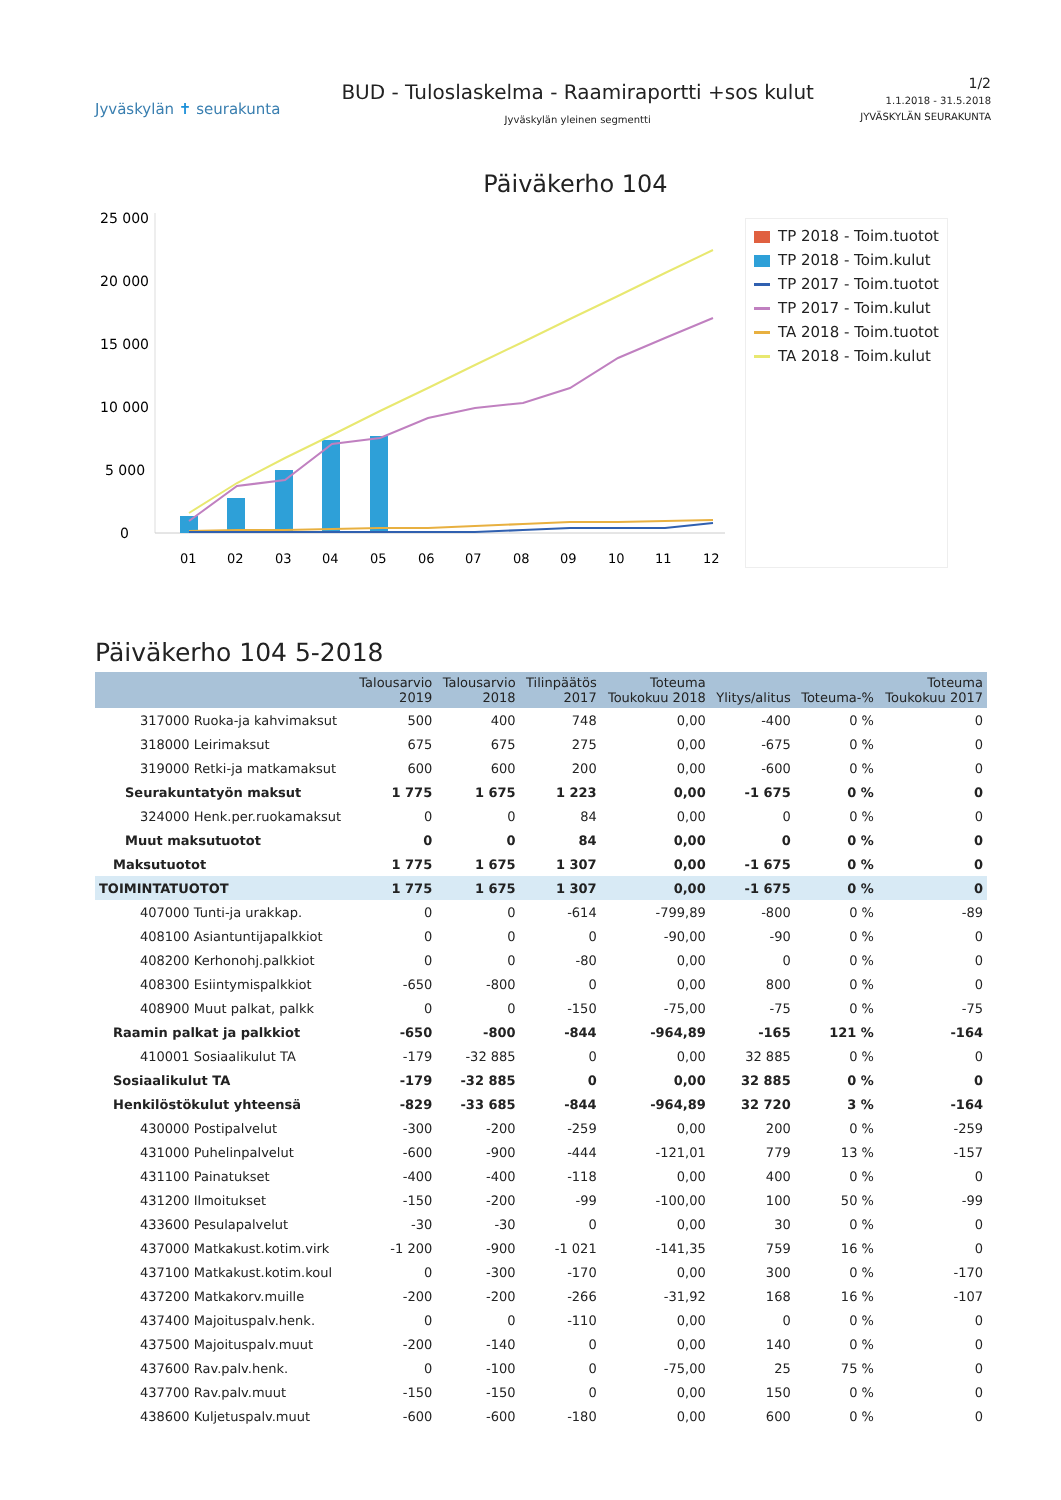Jyväskylän ✝ seurakunta
BUD - Tuloslaskelma - Raamiraportti +sos kulut
Jyväskylän yleinen segmentti
1/2
1.1.2018 - 31.5.2018
JYVÄSKYLÄN SEURAKUNTA
Päiväkerho 104
25 000
20 000
15 000
10 000
5 000
0
01
02
03
04
05
06
07
08
09
10
11
12
TP 2018 - Toim.tuotot
TP 2018 - Toim.kulut
TP 2017 - Toim.tuotot
TP 2017 - Toim.kulut
TA 2018 - Toim.tuotot
TA 2018 - Toim.kulut
Päiväkerho 104 5-2018
| | Talousarvio 2019 | Talousarvio 2018 | Tilinpäätös 2017 | Toteuma Toukokuu 2018 | Ylitys/alitus | Toteuma-% | Toteuma Toukokuu 2017 |
| --- | --- | --- | --- | --- | --- | --- | --- |
| 317000 Ruoka-ja kahvimaksut | 500 | 400 | 748 | 0,00 | -400 | 0 % | 0 |
| 318000 Leirimaksut | 675 | 675 | 275 | 0,00 | -675 | 0 % | 0 |
| 319000 Retki-ja matkamaksut | 600 | 600 | 200 | 0,00 | -600 | 0 % | 0 |
| Seurakuntatyön maksut | 1 775 | 1 675 | 1 223 | 0,00 | -1 675 | 0 % | 0 |
| 324000 Henk.per.ruokamaksut | 0 | 0 | 84 | 0,00 | 0 | 0 % | 0 |
| Muut maksutuotot | 0 | 0 | 84 | 0,00 | 0 | 0 % | 0 |
| Maksutuotot | 1 775 | 1 675 | 1 307 | 0,00 | -1 675 | 0 % | 0 |
| TOIMINTATUOTOT | 1 775 | 1 675 | 1 307 | 0,00 | -1 675 | 0 % | 0 |
| 407000 Tunti-ja urakkap. | 0 | 0 | -614 | -799,89 | -800 | 0 % | -89 |
| 408100 Asiantuntijapalkkiot | 0 | 0 | 0 | -90,00 | -90 | 0 % | 0 |
| 408200 Kerhonohj.palkkiot | 0 | 0 | -80 | 0,00 | 0 | 0 % | 0 |
| 408300 Esiintymispalkkiot | -650 | -800 | 0 | 0,00 | 800 | 0 % | 0 |
| 408900 Muut palkat, palkk | 0 | 0 | -150 | -75,00 | -75 | 0 % | -75 |
| Raamin palkat ja palkkiot | -650 | -800 | -844 | -964,89 | -165 | 121 % | -164 |
| 410001 Sosiaalikulut TA | -179 | -32 885 | 0 | 0,00 | 32 885 | 0 % | 0 |
| Sosiaalikulut TA | -179 | -32 885 | 0 | 0,00 | 32 885 | 0 % | 0 |
| Henkilöstökulut yhteensä | -829 | -33 685 | -844 | -964,89 | 32 720 | 3 % | -164 |
| 430000 Postipalvelut | -300 | -200 | -259 | 0,00 | 200 | 0 % | -259 |
| 431000 Puhelinpalvelut | -600 | -900 | -444 | -121,01 | 779 | 13 % | -157 |
| 431100 Painatukset | -400 | -400 | -118 | 0,00 | 400 | 0 % | 0 |
| 431200 Ilmoitukset | -150 | -200 | -99 | -100,00 | 100 | 50 % | -99 |
| 433600 Pesulapalvelut | -30 | -30 | 0 | 0,00 | 30 | 0 % | 0 |
| 437000 Matkakust.kotim.virk | -1 200 | -900 | -1 021 | -141,35 | 759 | 16 % | 0 |
| 437100 Matkakust.kotim.koul | 0 | -300 | -170 | 0,00 | 300 | 0 % | -170 |
| 437200 Matkakorv.muille | -200 | -200 | -266 | -31,92 | 168 | 16 % | -107 |
| 437400 Majoituspalv.henk. | 0 | 0 | -110 | 0,00 | 0 | 0 % | 0 |
| 437500 Majoituspalv.muut | -200 | -140 | 0 | 0,00 | 140 | 0 % | 0 |
| 437600 Rav.palv.henk. | 0 | -100 | 0 | -75,00 | 25 | 75 % | 0 |
| 437700 Rav.palv.muut | -150 | -150 | 0 | 0,00 | 150 | 0 % | 0 |
| 438600 Kuljetuspalv.muut | -600 | -600 | -180 | 0,00 | 600 | 0 % | 0 |